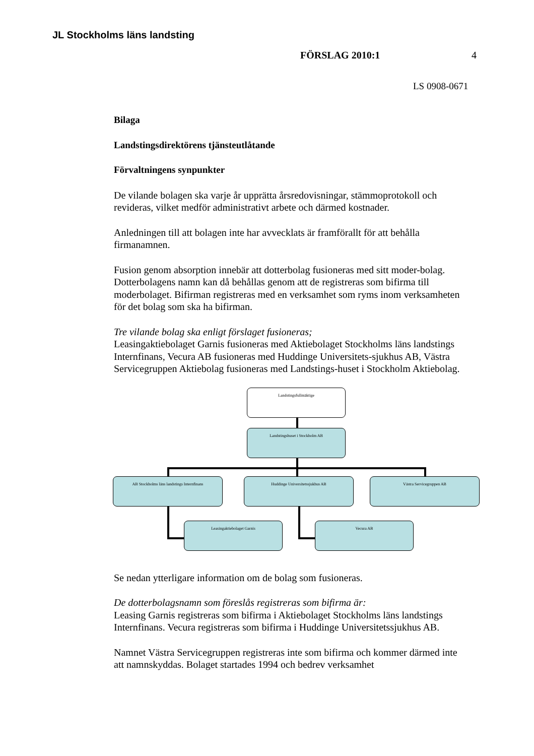JL Stockholms läns landsting
FÖRSLAG 2010:1 4
LS 0908-0671
Bilaga
Landstingsdirektörens tjänsteutlåtande
Förvaltningens synpunkter
De vilande bolagen ska varje år upprätta årsredovisningar, stämmoprotokoll och revideras, vilket medför administrativt arbete och därmed kostnader.
Anledningen till att bolagen inte har avvecklats är framförallt för att behålla firmanamnen.
Fusion genom absorption innebär att dotterbolag fusioneras med sitt moder-bolag. Dotterbolagens namn kan då behållas genom att de registreras som bifirma till moderbolaget. Bifirman registreras med en verksamhet som ryms inom verksamheten för det bolag som ska ha bifirman.
Tre vilande bolag ska enligt förslaget fusioneras;
Leasingaktiebolaget Garnis fusioneras med Aktiebolaget Stockholms läns landstings Internfinans, Vecura AB fusioneras med Huddinge Universitets-sjukhus AB, Västra Servicegruppen Aktiebolag fusioneras med Landstings-huset i Stockholm Aktiebolag.
Landstingsfullmäktige
Landstingshuset i Stockholm AB
AB Stockholms läns landstings Internfinans Huddinge Universitetssjukhus AB Västra Servicegruppen AB
Leasingaktiebolaget Garnis Vecura AB
Se nedan ytterligare information om de bolag som fusioneras.
De dotterbolagsnamn som föreslås registreras som bifirma är:
Leasing Garnis registreras som bifirma i Aktiebolaget Stockholms läns landstings Internfinans. Vecura registreras som bifirma i Huddinge Universitetssjukhus AB.
Namnet Västra Servicegruppen registreras inte som bifirma och kommer därmed inte att namnskyddas. Bolaget startades 1994 och bedrev verksamhet